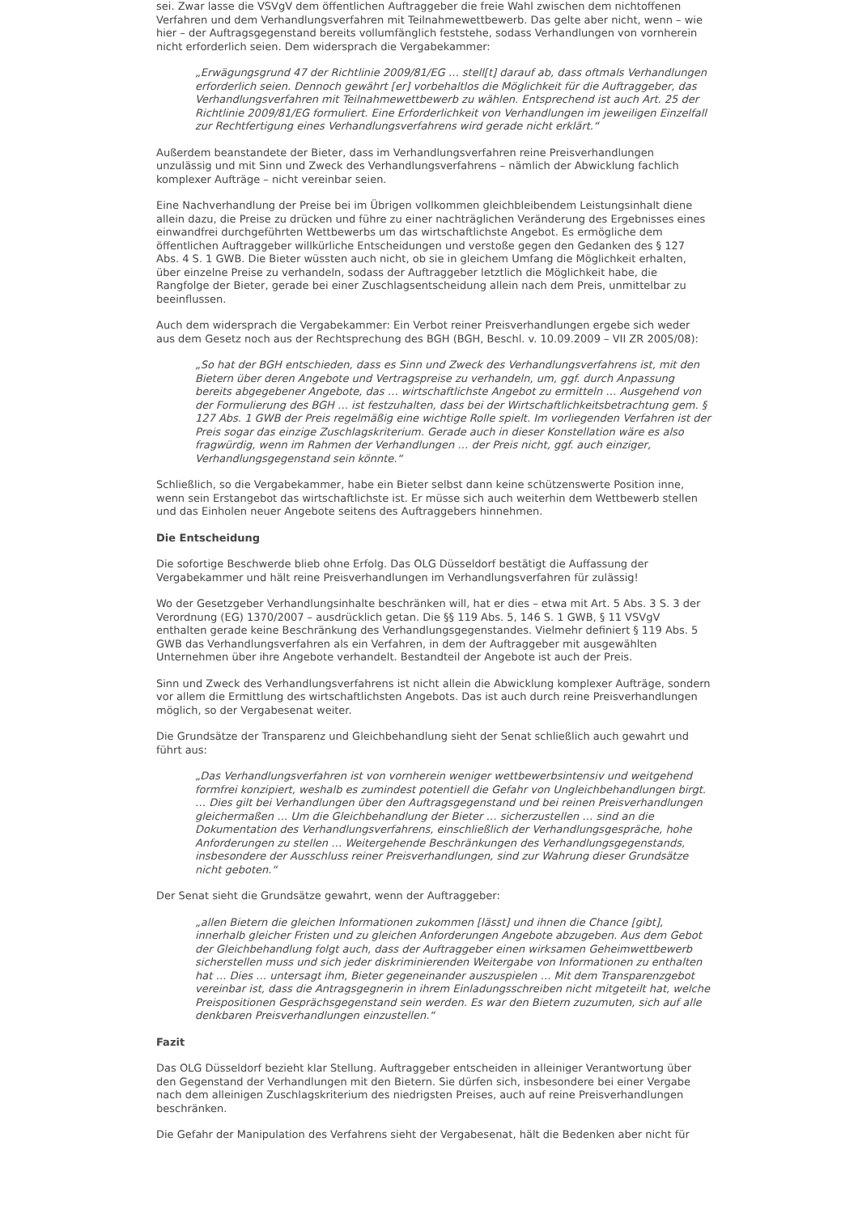sei. Zwar lasse die VSVgV dem öffentlichen Auftraggeber die freie Wahl zwischen dem nichtoffenen Verfahren und dem Verhandlungsverfahren mit Teilnahmewettbewerb. Das gelte aber nicht, wenn – wie hier – der Auftragsgegenstand bereits vollumfänglich feststehe, sodass Verhandlungen von vornherein nicht erforderlich seien. Dem widersprach die Vergabekammer:
„Erwägungsgrund 47 der Richtlinie 2009/81/EG … stell[t] darauf ab, dass oftmals Verhandlungen erforderlich seien. Dennoch gewährt [er] vorbehaltlos die Möglichkeit für die Auftraggeber, das Verhandlungsverfahren mit Teilnahmewettbewerb zu wählen. Entsprechend ist auch Art. 25 der Richtlinie 2009/81/EG formuliert. Eine Erforderlichkeit von Verhandlungen im jeweiligen Einzelfall zur Rechtfertigung eines Verhandlungsverfahrens wird gerade nicht erklärt.“
Außerdem beanstandete der Bieter, dass im Verhandlungsverfahren reine Preisverhandlungen unzulässig und mit Sinn und Zweck des Verhandlungsverfahrens – nämlich der Abwicklung fachlich komplexer Aufträge – nicht vereinbar seien.
Eine Nachverhandlung der Preise bei im Übrigen vollkommen gleichbleibendem Leistungsinhalt diene allein dazu, die Preise zu drücken und führe zu einer nachträglichen Veränderung des Ergebnisses eines einwandfrei durchgeführten Wettbewerbs um das wirtschaftlichste Angebot. Es ermögliche dem öffentlichen Auftraggeber willkürliche Entscheidungen und verstoße gegen den Gedanken des § 127 Abs. 4 S. 1 GWB. Die Bieter wüssten auch nicht, ob sie in gleichem Umfang die Möglichkeit erhalten, über einzelne Preise zu verhandeln, sodass der Auftraggeber letztlich die Möglichkeit habe, die Rangfolge der Bieter, gerade bei einer Zuschlagsentscheidung allein nach dem Preis, unmittelbar zu beeinflussen.
Auch dem widersprach die Vergabekammer: Ein Verbot reiner Preisverhandlungen ergebe sich weder aus dem Gesetz noch aus der Rechtsprechung des BGH (BGH, Beschl. v. 10.09.2009 – VII ZR 2005/08):
„So hat der BGH entschieden, dass es Sinn und Zweck des Verhandlungsverfahrens ist, mit den Bietern über deren Angebote und Vertragspreise zu verhandeln, um, ggf. durch Anpassung bereits abgegebener Angebote, das … wirtschaftlichste Angebot zu ermitteln … Ausgehend von der Formulierung des BGH … ist festzuhalten, dass bei der Wirtschaftlichkeitsbetrachtung gem. § 127 Abs. 1 GWB der Preis regelmäßig eine wichtige Rolle spielt. Im vorliegenden Verfahren ist der Preis sogar das einzige Zuschlagskriterium. Gerade auch in dieser Konstellation wäre es also fragwürdig, wenn im Rahmen der Verhandlungen … der Preis nicht, ggf. auch einziger, Verhandlungsgegenstand sein könnte.“
Schließlich, so die Vergabekammer, habe ein Bieter selbst dann keine schützenswerte Position inne, wenn sein Erstangebot das wirtschaftlichste ist. Er müsse sich auch weiterhin dem Wettbewerb stellen und das Einholen neuer Angebote seitens des Auftraggebers hinnehmen.
Die Entscheidung
Die sofortige Beschwerde blieb ohne Erfolg. Das OLG Düsseldorf bestätigt die Auffassung der Vergabekammer und hält reine Preisverhandlungen im Verhandlungsverfahren für zulässig!
Wo der Gesetzgeber Verhandlungsinhalte beschränken will, hat er dies – etwa mit Art. 5 Abs. 3 S. 3 der Verordnung (EG) 1370/2007 – ausdrücklich getan. Die §§ 119 Abs. 5, 146 S. 1 GWB, § 11 VSVgV enthalten gerade keine Beschränkung des Verhandlungsgegenstandes. Vielmehr definiert § 119 Abs. 5 GWB das Verhandlungsverfahren als ein Verfahren, in dem der Auftraggeber mit ausgewählten Unternehmen über ihre Angebote verhandelt. Bestandteil der Angebote ist auch der Preis.
Sinn und Zweck des Verhandlungsverfahrens ist nicht allein die Abwicklung komplexer Aufträge, sondern vor allem die Ermittlung des wirtschaftlichsten Angebots. Das ist auch durch reine Preisverhandlungen möglich, so der Vergabesenat weiter.
Die Grundsätze der Transparenz und Gleichbehandlung sieht der Senat schließlich auch gewahrt und führt aus:
„Das Verhandlungsverfahren ist von vornherein weniger wettbewerbsintensiv und weitgehend formfrei konzipiert, weshalb es zumindest potentiell die Gefahr von Ungleichbehandlungen birgt. … Dies gilt bei Verhandlungen über den Auftragsgegenstand und bei reinen Preisverhandlungen gleichermaßen … Um die Gleichbehandlung der Bieter … sicherzustellen … sind an die Dokumentation des Verhandlungsverfahrens, einschließlich der Verhandlungsgespräche, hohe Anforderungen zu stellen … Weitergehende Beschränkungen des Verhandlungsgegenstands, insbesondere der Ausschluss reiner Preisverhandlungen, sind zur Wahrung dieser Grundsätze nicht geboten.“
Der Senat sieht die Grundsätze gewahrt, wenn der Auftraggeber:
„allen Bietern die gleichen Informationen zukommen [lässt] und ihnen die Chance [gibt], innerhalb gleicher Fristen und zu gleichen Anforderungen Angebote abzugeben. Aus dem Gebot der Gleichbehandlung folgt auch, dass der Auftraggeber einen wirksamen Geheimwettbewerb sicherstellen muss und sich jeder diskriminierenden Weitergabe von Informationen zu enthalten hat … Dies … untersagt ihm, Bieter gegeneinander auszuspielen … Mit dem Transparenzgebot vereinbar ist, dass die Antragsgegnerin in ihrem Einladungsschreiben nicht mitgeteilt hat, welche Preispositionen Gesprächsgegenstand sein werden. Es war den Bietern zuzumuten, sich auf alle denkbaren Preisverhandlungen einzustellen.“
Fazit
Das OLG Düsseldorf bezieht klar Stellung. Auftraggeber entscheiden in alleiniger Verantwortung über den Gegenstand der Verhandlungen mit den Bietern. Sie dürfen sich, insbesondere bei einer Vergabe nach dem alleinigen Zuschlagskriterium des niedrigsten Preises, auch auf reine Preisverhandlungen beschränken.
Die Gefahr der Manipulation des Verfahrens sieht der Vergabesenat, hält die Bedenken aber nicht für